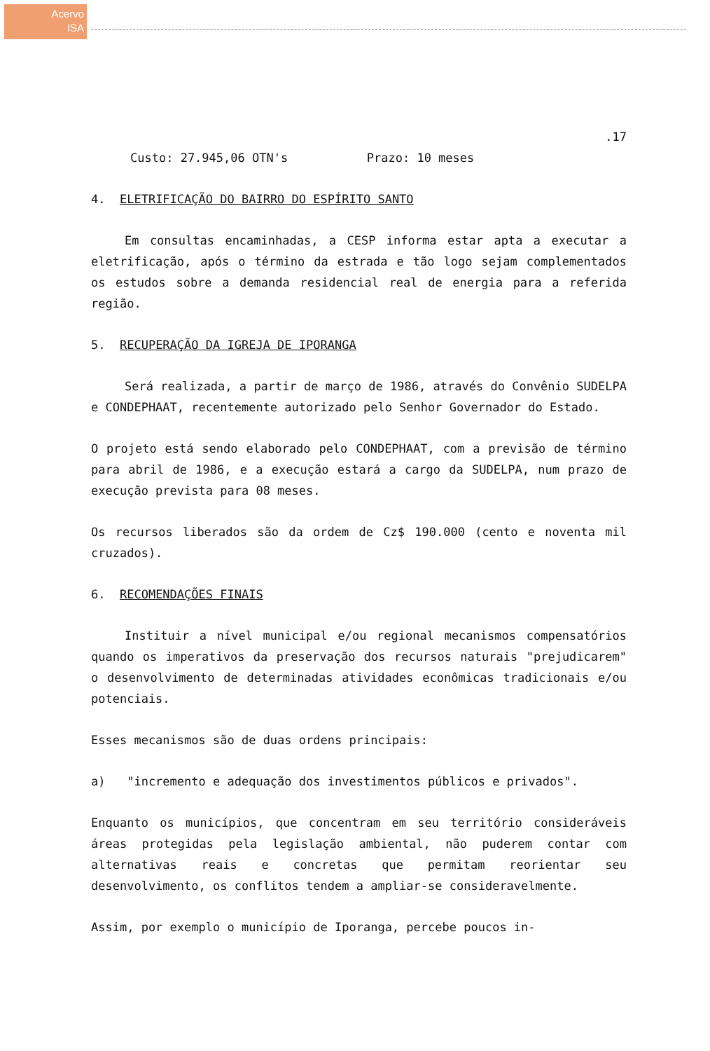Acervo
ISA
.17
Custo: 27.945,06 OTN's Prazo: 10 meses
4. ELETRIFICAÇÃO DO BAIRRO DO ESPÍRITO SANTO
Em consultas encaminhadas, a CESP informa estar apta a executar a eletrificação, após o término da estrada e tão logo sejam complementados os estudos sobre a demanda residencial real de energia para a referida região.
5. RECUPERAÇÃO DA IGREJA DE IPORANGA
Será realizada, a partir de março de 1986, através do Convênio SUDELPA e CONDEPHAAT, recentemente autorizado pelo Senhor Governador do Estado.
O projeto está sendo elaborado pelo CONDEPHAAT, com a previsão de término para abril de 1986, e a execução estará a cargo da SUDELPA, num prazo de execução prevista para 08 meses.
Os recursos liberados são da ordem de Cz$ 190.000 (cento e noventa mil cruzados).
6. RECOMENDAÇÕES FINAIS
Instituir a nível municipal e/ou regional mecanismos compensatórios quando os imperativos da preservação dos recursos naturais "prejudicarem" o desenvolvimento de determinadas atividades econômicas tradicionais e/ou potenciais.
Esses mecanismos são de duas ordens principais:
a) "incremento e adequação dos investimentos públicos e privados".
Enquanto os municípios, que concentram em seu território consideráveis áreas protegidas pela legislação ambiental, não puderem contar com alternativas reais e concretas que permitam reorientar seu desenvolvimento, os conflitos tendem a ampliar-se consideravelmente.
Assim, por exemplo o município de Iporanga, percebe poucos in-